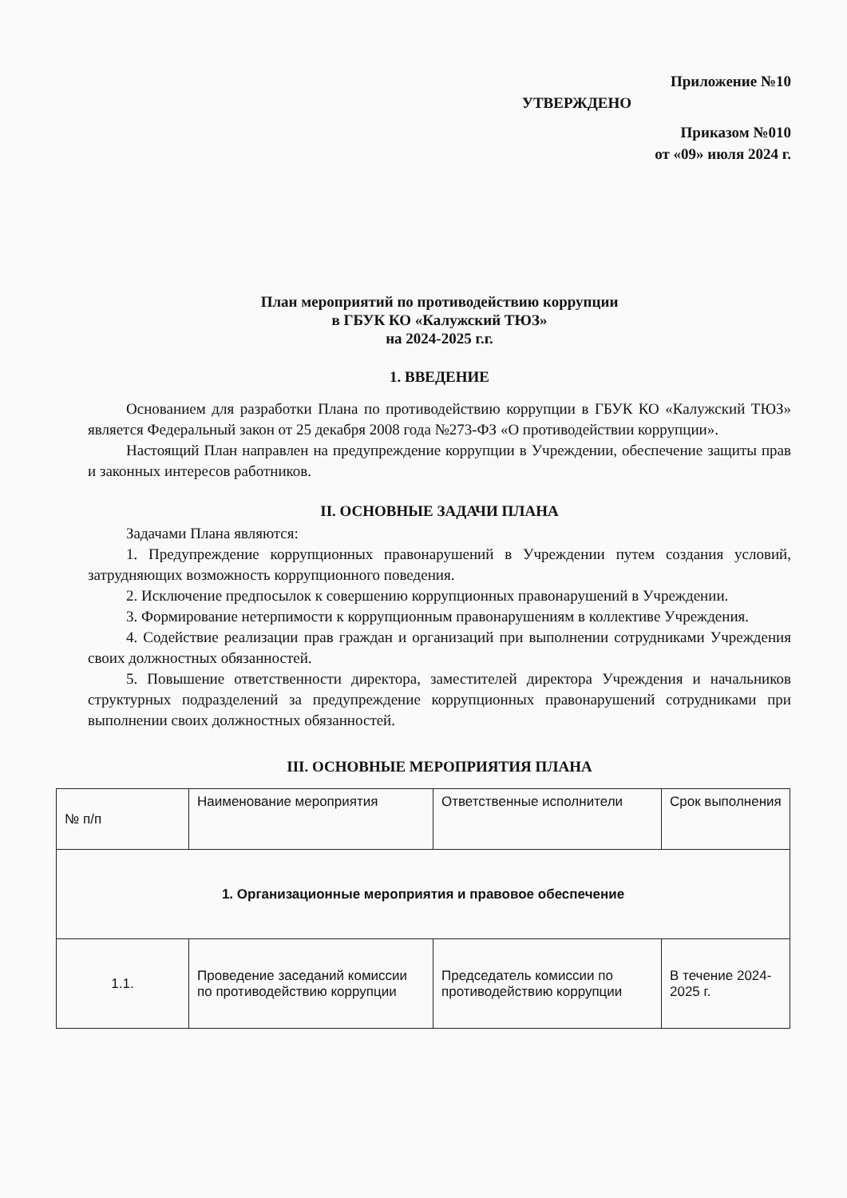Приложение №10
УТВЕРЖДЕНО
Приказом №010
от «09» июля 2024 г.
План мероприятий по противодействию коррупции
в ГБУК КО «Калужский ТЮЗ»
на 2024-2025 г.г.
1. ВВЕДЕНИЕ
Основанием для разработки Плана по противодействию коррупции в ГБУК КО «Калужский ТЮЗ» является Федеральный закон от 25 декабря 2008 года №273-ФЗ «О противодействии коррупции».
Настоящий План направлен на предупреждение коррупции в Учреждении, обеспечение защиты прав и законных интересов работников.
II. ОСНОВНЫЕ ЗАДАЧИ ПЛАНА
Задачами Плана являются:
1. Предупреждение коррупционных правонарушений в Учреждении путем создания условий, затрудняющих возможность коррупционного поведения.
2. Исключение предпосылок к совершению коррупционных правонарушений в Учреждении.
3. Формирование нетерпимости к коррупционным правонарушениям в коллективе Учреждения.
4. Содействие реализации прав граждан и организаций при выполнении сотрудниками Учреждения своих должностных обязанностей.
5. Повышение ответственности директора, заместителей директора Учреждения и начальников структурных подразделений за предупреждение коррупционных правонарушений сотрудниками при выполнении своих должностных обязанностей.
III. ОСНОВНЫЕ МЕРОПРИЯТИЯ ПЛАНА
| № п/п | Наименование мероприятия | Ответственные исполнители | Срок выполнения |
| --- | --- | --- | --- |
| 1. Организационные мероприятия и правовое обеспечение | | | |
| 1.1. | Проведение заседаний комиссии по противодействию коррупции | Председатель комиссии по противодействию коррупции | В течение 2024-2025 г. |